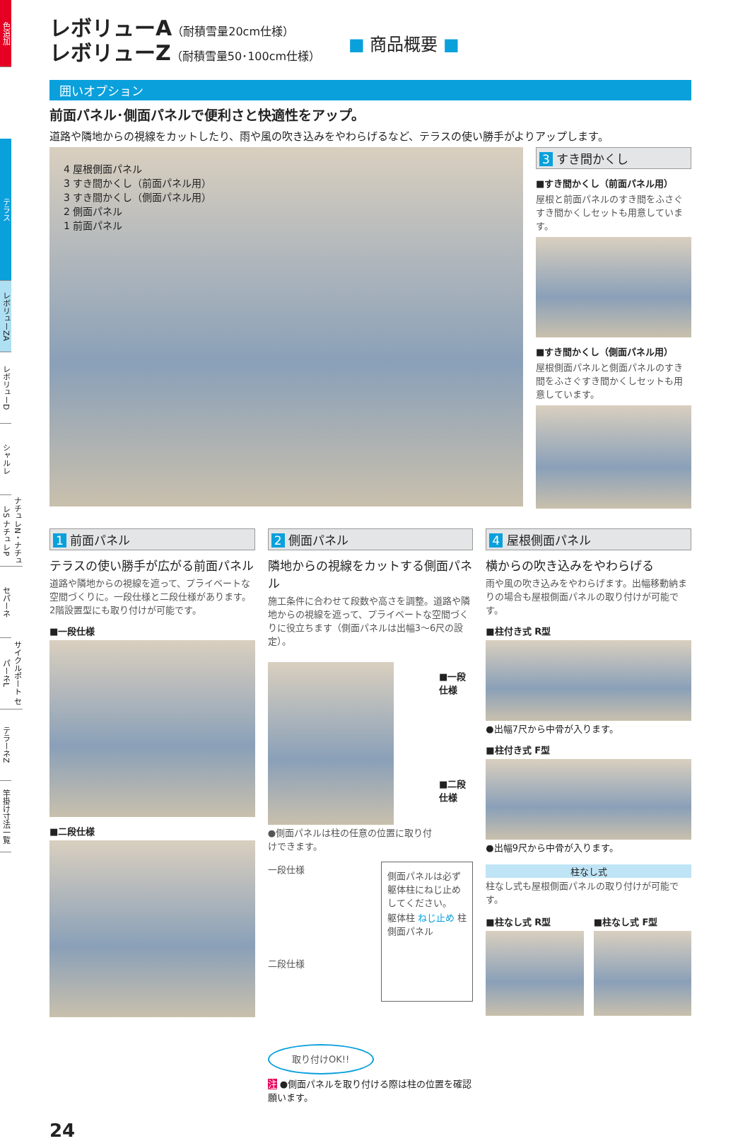色追加
テラス
レボリューZA
レボリューD
シャルレ
ナチュレN・ナチュレS ナチュレP
セパーネ
サイクルポート セパーネL
テラーネZ
竿掛け寸法一覧
レボリューA（耐積雪量20cm仕様）
レボリューZ（耐積雪量50･100cm仕様）
■ 商品概要 ■
囲いオプション
前面パネル･側面パネルで便利さと快適性をアップ。
道路や隣地からの視線をカットしたり、雨や風の吹き込みをやわらげるなど、テラスの使い勝手がよりアップします。
4 屋根側面パネル
3 すき間かくし（前面パネル用）
3 すき間かくし（側面パネル用）
2 側面パネル
1 前面パネル
3 すき間かくし
■すき間かくし（前面パネル用）
屋根と前面パネルのすき間をふさぐすき間かくしセットも用意しています。
■すき間かくし（側面パネル用）
屋根側面パネルと側面パネルのすき間をふさぐすき間かくしセットも用意しています。
1 前面パネル
テラスの使い勝手が広がる前面パネル
道路や隣地からの視線を遮って、プライベートな空間づくりに。一段仕様と二段仕様があります。2階設置型にも取り付けが可能です。
■一段仕様
■二段仕様
2 側面パネル
隣地からの視線をカットする側面パネル
施工条件に合わせて段数や高さを調整。道路や隣地からの視線を遮って、プライベートな空間づくりに役立ちます（側面パネルは出幅3～6尺の設定）。
●側面パネルは柱の任意の位置に取り付けできます。
■一段仕様
■二段仕様
一段仕様
二段仕様
取り付けOK!!
側面パネルは必ず躯体柱にねじ止めしてください。
躯体柱 ねじ止め 柱 側面パネル
注 ●側面パネルを取り付ける際は柱の位置を確認願います。
4 屋根側面パネル
横からの吹き込みをやわらげる
雨や風の吹き込みをやわらげます。出幅移動納まりの場合も屋根側面パネルの取り付けが可能です。
■柱付き式 R型
●出幅7尺から中骨が入ります。
■柱付き式 F型
●出幅9尺から中骨が入ります。
柱なし式
柱なし式も屋根側面パネルの取り付けが可能です。
■柱なし式 R型 ■柱なし式 F型
24